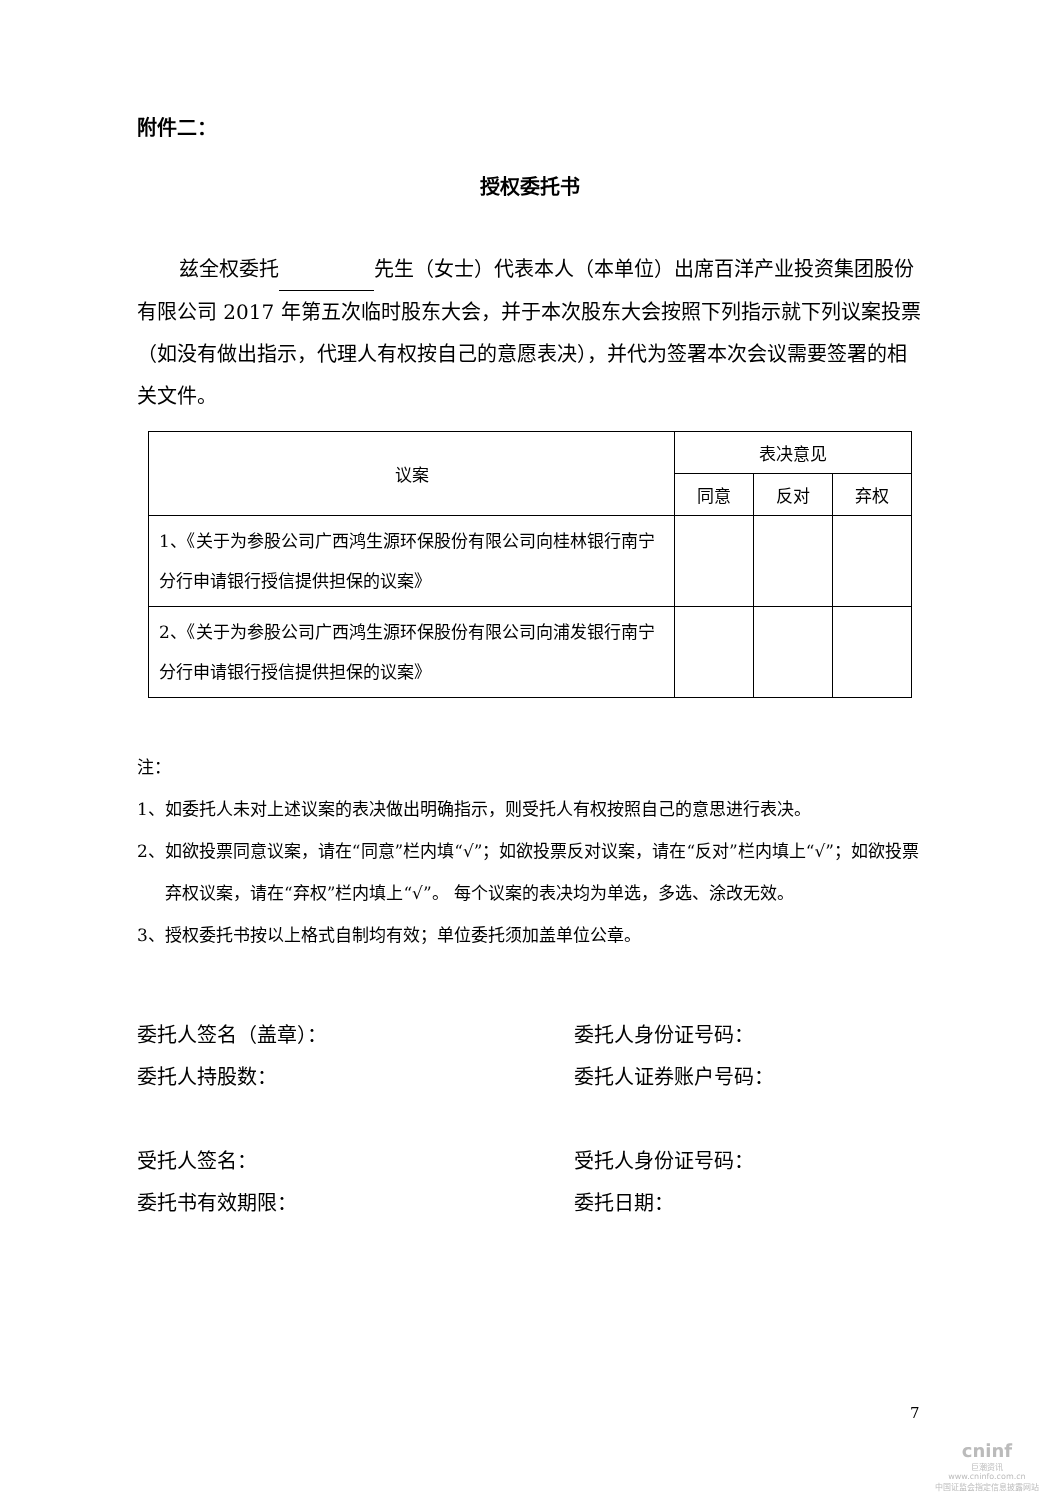附件二：
授权委托书
兹全权委托 先生（女士）代表本人（本单位）出席百洋产业投资集团股份有限公司 2017 年第五次临时股东大会，并于本次股东大会按照下列指示就下列议案投票（如没有做出指示，代理人有权按自己的意愿表决），并代为签署本次会议需要签署的相关文件。
| 议案 | 表决意见 | | |
| --- | --- | --- | --- |
| | 同意 | 反对 | 弃权 |
| 1、《关于为参股公司广西鸿生源环保股份有限公司向桂林银行南宁分行申请银行授信提供担保的议案》 | | | |
| 2、《关于为参股公司广西鸿生源环保股份有限公司向浦发银行南宁分行申请银行授信提供担保的议案》 | | | |
注：
1、如委托人未对上述议案的表决做出明确指示，则受托人有权按照自己的意思进行表决。
2、如欲投票同意议案，请在“同意”栏内填“√”；如欲投票反对议案，请在“反对”栏内填上“√”；如欲投票弃权议案，请在“弃权”栏内填上“√”。 每个议案的表决均为单选，多选、涂改无效。
3、授权委托书按以上格式自制均有效；单位委托须加盖单位公章。
委托人签名（盖章）： 委托人身份证号码： 委托人持股数： 委托人证券账户号码： 受托人签名： 受托人身份证号码： 委托书有效期限： 委托日期：
7
cninf
巨潮资讯
www.cninfo.com.cn
中国证监会指定信息披露网站